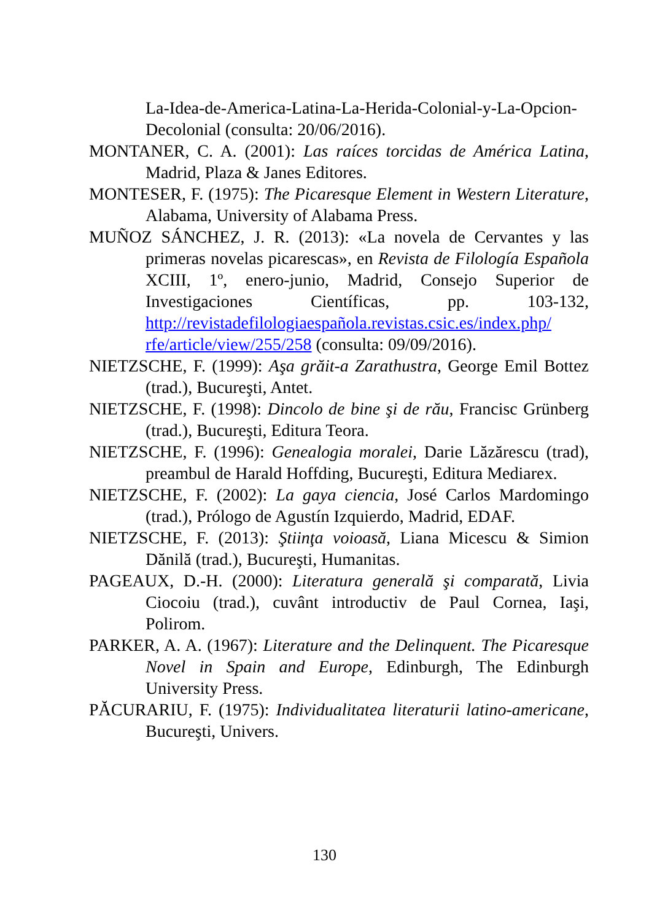La-Idea-de-America-Latina-La-Herida-Colonial-y-La-Opcion-Decolonial (consulta: 20/06/2016).
MONTANER, C. A. (2001): Las raíces torcidas de América Latina, Madrid, Plaza & Janes Editores.
MONTESER, F. (1975): The Picaresque Element in Western Literature, Alabama, University of Alabama Press.
MUÑOZ SÁNCHEZ, J. R. (2013): «La novela de Cervantes y las primeras novelas picarescas», en Revista de Filología Española XCIII, 1º, enero-junio, Madrid, Consejo Superior de Investigaciones Científicas, pp. 103-132, http://revistadefilologiaespañola.revistas.csic.es/index.php/ rfe/article/view/255/258 (consulta: 09/09/2016).
NIETZSCHE, F. (1999): Aşa grăit-a Zarathustra, George Emil Bottez (trad.), Bucureşti, Antet.
NIETZSCHE, F. (1998): Dincolo de bine şi de rău, Francisc Grünberg (trad.), Bucureşti, Editura Teora.
NIETZSCHE, F. (1996): Genealogia moralei, Darie Lăzărescu (trad), preambul de Harald Hoffding, Bucureşti, Editura Mediarex.
NIETZSCHE, F. (2002): La gaya ciencia, José Carlos Mardomingo (trad.), Prólogo de Agustín Izquierdo, Madrid, EDAF.
NIETZSCHE, F. (2013): Ştiinţa voioasă, Liana Micescu & Simion Dănilă (trad.), Bucureşti, Humanitas.
PAGEAUX, D.-H. (2000): Literatura generală şi comparată, Livia Ciocoiu (trad.), cuvânt introductiv de Paul Cornea, Iaşi, Polirom.
PARKER, A. A. (1967): Literature and the Delinquent. The Picaresque Novel in Spain and Europe, Edinburgh, The Edinburgh University Press.
PĂCURARIU, F. (1975): Individualitatea literaturii latino-americane, Bucureşti, Univers.
130